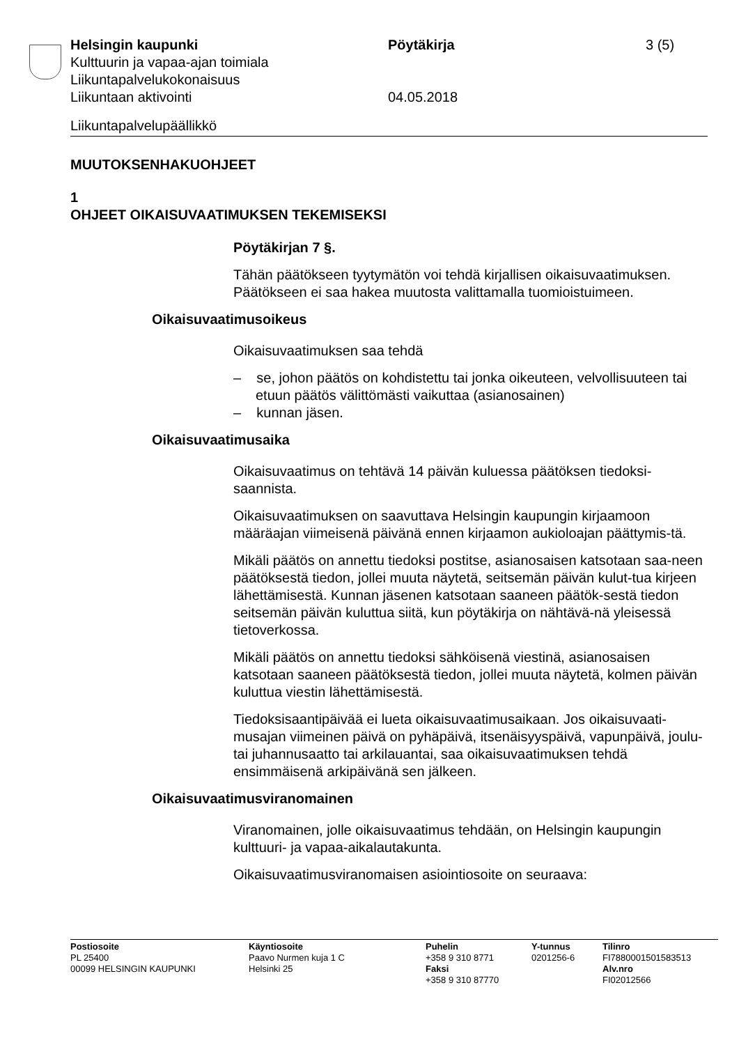Helsingin kaupunki Pöytäkirja 3 (5)
Kulttuurin ja vapaa-ajan toimiala
Liikuntapalvelukokonaisuus
Liikuntaan aktivointi 04.05.2018
Liikuntapalvelupäällikkö
MUUTOKSENHAKUOHJEET
1
OHJEET OIKAISUVAATIMUKSEN TEKEMISEKSI
Pöytäkirjan 7 §.
Tähän päätökseen tyytymätön voi tehdä kirjallisen oikaisuvaatimuksen. Päätökseen ei saa hakea muutosta valittamalla tuomioistuimeen.
Oikaisuvaatimusoikeus
Oikaisuvaatimuksen saa tehdä
– se, johon päätös on kohdistettu tai jonka oikeuteen, velvollisuuteen tai etuun päätös välittömästi vaikuttaa (asianosainen)
– kunnan jäsen.
Oikaisuvaatimusaika
Oikaisuvaatimus on tehtävä 14 päivän kuluessa päätöksen tiedoksi-saannista.
Oikaisuvaatimuksen on saavuttava Helsingin kaupungin kirjaamoon määräajan viimeisenä päivänä ennen kirjaamon aukioloajan päättymis-tä.
Mikäli päätös on annettu tiedoksi postitse, asianosaisen katsotaan saa-neen päätöksestä tiedon, jollei muuta näytetä, seitsemän päivän kulut-tua kirjeen lähettämisestä. Kunnan jäsenen katsotaan saaneen päätök-sestä tiedon seitsemän päivän kuluttua siitä, kun pöytäkirja on nähtävä-nä yleisessä tietoverkossa.
Mikäli päätös on annettu tiedoksi sähköisenä viestinä, asianosaisen katsotaan saaneen päätöksestä tiedon, jollei muuta näytetä, kolmen päivän kuluttua viestin lähettämisestä.
Tiedoksisaantipäivää ei lueta oikaisuvaatimusaikaan. Jos oikaisuvaati-musajan viimeinen päivä on pyhäpäivä, itsenäisyyspäivä, vapunpäivä, joulu- tai juhannusaatto tai arkilauantai, saa oikaisuvaatimuksen tehdä ensimmäisenä arkipäivänä sen jälkeen.
Oikaisuvaatimusviranomainen
Viranomainen, jolle oikaisuvaatimus tehdään, on Helsingin kaupungin kulttuuri- ja vapaa-aikalautakunta.
Oikaisuvaatimusviranomaisen asiointiosoite on seuraava:
Postiosoite
PL 25400
00099 HELSINGIN KAUPUNKI
Käyntiosoite
Paavo Nurmen kuja 1 C
Helsinki 25
Puhelin
+358 9 310 8771
Faksi
+358 9 310 87770
Y-tunnus
0201256-6
Tilinro
FI7880001501583513
Alv.nro
FI02012566